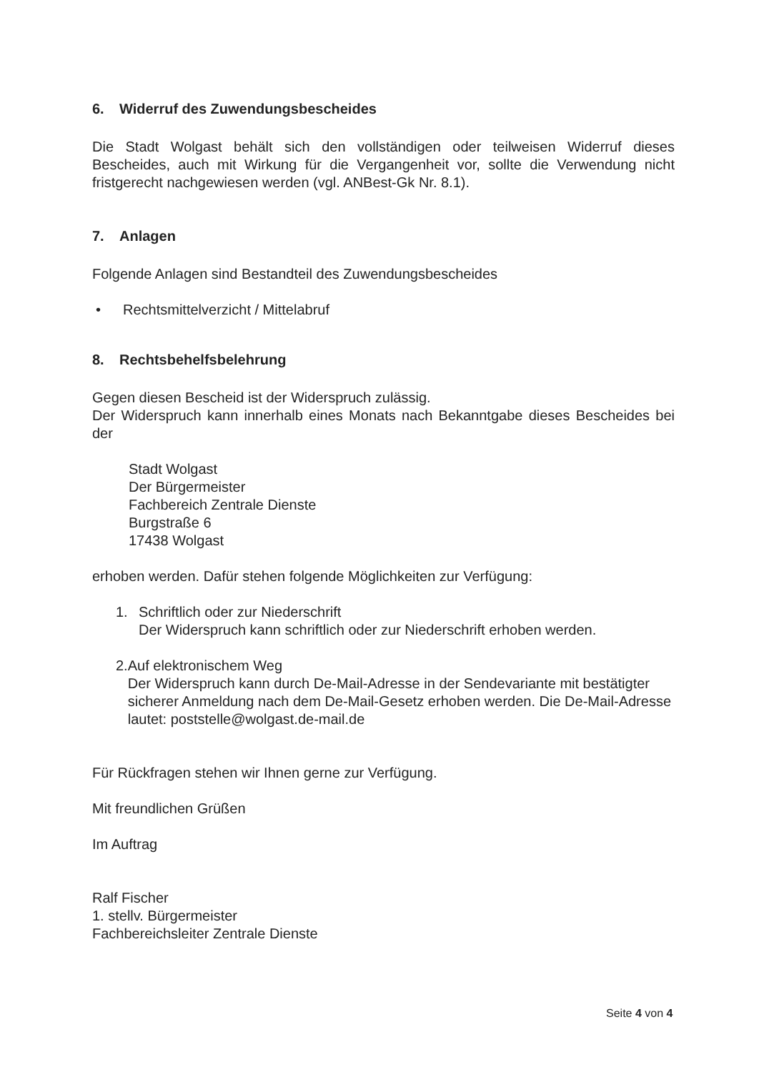6. Widerruf des Zuwendungsbescheides
Die Stadt Wolgast behält sich den vollständigen oder teilweisen Widerruf dieses Bescheides, auch mit Wirkung für die Vergangenheit vor, sollte die Verwendung nicht fristgerecht nachgewiesen werden (vgl. ANBest-Gk Nr. 8.1).
7. Anlagen
Folgende Anlagen sind Bestandteil des Zuwendungsbescheides
• Rechtsmittelverzicht / Mittelabruf
8. Rechtsbehelfsbelehrung
Gegen diesen Bescheid ist der Widerspruch zulässig.
Der Widerspruch kann innerhalb eines Monats nach Bekanntgabe dieses Bescheides bei der
Stadt Wolgast
Der Bürgermeister
Fachbereich Zentrale Dienste
Burgstraße 6
17438 Wolgast
erhoben werden. Dafür stehen folgende Möglichkeiten zur Verfügung:
1. Schriftlich oder zur Niederschrift
Der Widerspruch kann schriftlich oder zur Niederschrift erhoben werden.
2. Auf elektronischem Weg
Der Widerspruch kann durch De-Mail-Adresse in der Sendevariante mit bestätigter sicherer Anmeldung nach dem De-Mail-Gesetz erhoben werden. Die De-Mail-Adresse lautet: poststelle@wolgast.de-mail.de
Für Rückfragen stehen wir Ihnen gerne zur Verfügung.
Mit freundlichen Grüßen
Im Auftrag
Ralf Fischer
1. stellv. Bürgermeister
Fachbereichsleiter Zentrale Dienste
Seite 4 von 4